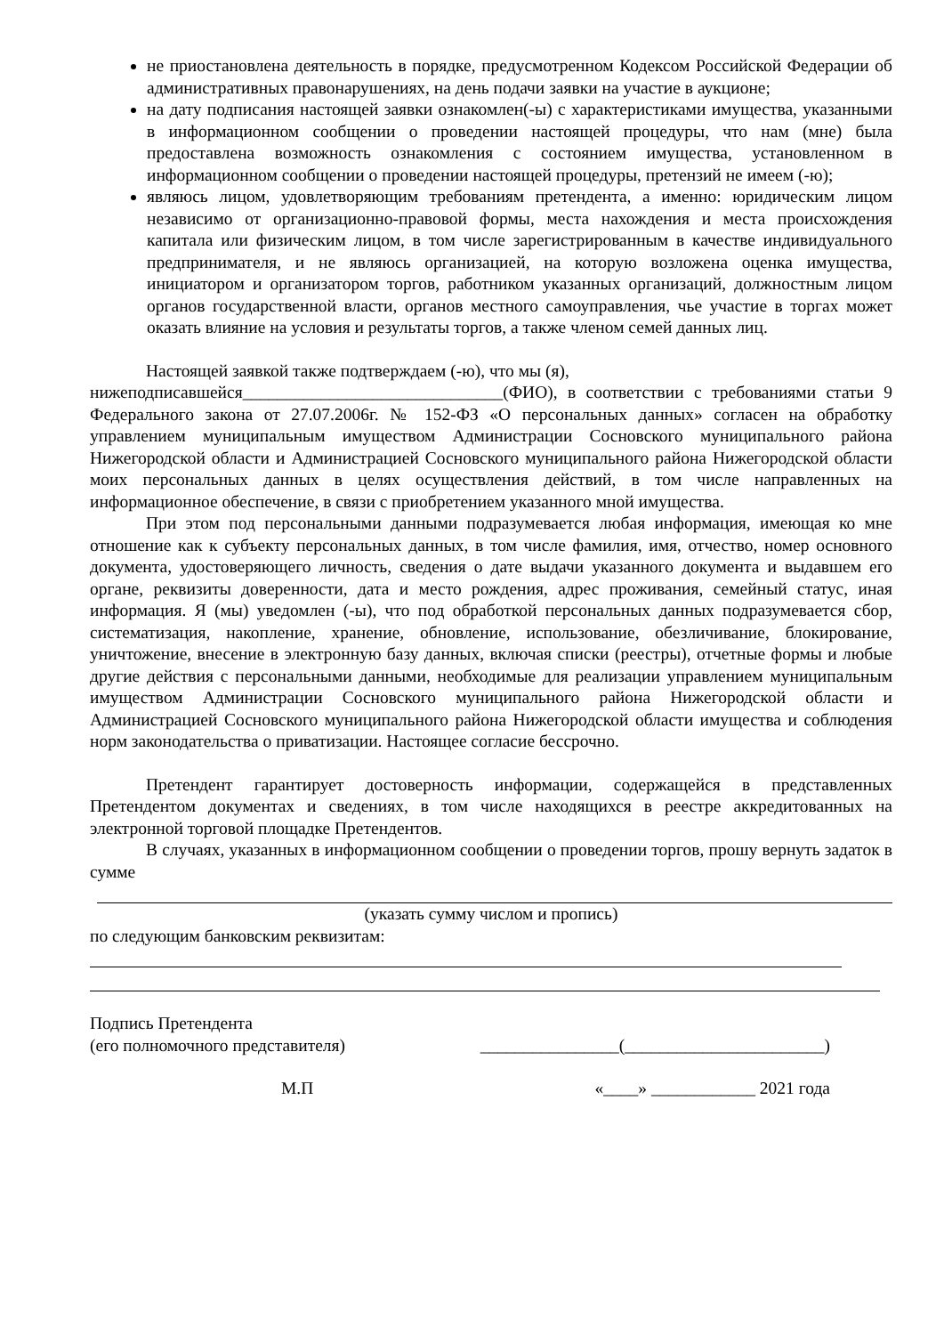не приостановлена деятельность в порядке, предусмотренном Кодексом Российской Федерации об административных правонарушениях, на день подачи заявки на участие в аукционе;
на дату подписания настоящей заявки ознакомлен(-ы) с характеристиками имущества, указанными в информационном сообщении о проведении настоящей процедуры, что нам (мне) была предоставлена возможность ознакомления с состоянием имущества, установленном в информационном сообщении о проведении настоящей процедуры, претензий не имеем (-ю);
являюсь лицом, удовлетворяющим требованиям претендента, а именно: юридическим лицом независимо от организационно-правовой формы, места нахождения и места происхождения капитала или физическим лицом, в том числе зарегистрированным в качестве индивидуального предпринимателя, и не являюсь организацией, на которую возложена оценка имущества, инициатором и организатором торгов, работником указанных организаций, должностным лицом органов государственной власти, органов местного самоуправления, чье участие в торгах может оказать влияние на условия и результаты торгов, а также членом семей данных лиц.
Настоящей заявкой также подтверждаем (-ю), что мы (я),
нижеподписавшейся______________________________(ФИО), в соответствии с требованиями статьи 9 Федерального закона от 27.07.2006г. № 152-ФЗ «О персональных данных» согласен на обработку управлением муниципальным имуществом Администрации Сосновского муниципального района Нижегородской области и Администрацией Сосновского муниципального района Нижегородской области моих персональных данных в целях осуществления действий, в том числе направленных на информационное обеспечение, в связи с приобретением указанного мной имущества.
При этом под персональными данными подразумевается любая информация, имеющая ко мне отношение как к субъекту персональных данных, в том числе фамилия, имя, отчество, номер основного документа, удостоверяющего личность, сведения о дате выдачи указанного документа и выдавшем его органе, реквизиты доверенности, дата и место рождения, адрес проживания, семейный статус, иная информация. Я (мы) уведомлен (-ы), что под обработкой персональных данных подразумевается сбор, систематизация, накопление, хранение, обновление, использование, обезличивание, блокирование, уничтожение, внесение в электронную базу данных, включая списки (реестры), отчетные формы и любые другие действия с персональными данными, необходимые для реализации управлением муниципальным имуществом Администрации Сосновского муниципального района Нижегородской области и Администрацией Сосновского муниципального района Нижегородской области имущества и соблюдения норм законодательства о приватизации. Настоящее согласие бессрочно.
Претендент гарантирует достоверность информации, содержащейся в представленных Претендентом документах и сведениях, в том числе находящихся в реестре аккредитованных на электронной торговой площадке Претендентов.
В случаях, указанных в информационном сообщении о проведении торгов, прошу вернуть задаток в сумме
(указать сумму числом и пропись)
по следующим банковским реквизитам:
Подпись Претендента
(его полномочного представителя) ________________(_______________________)
М.П «____» ____________ 2021 года